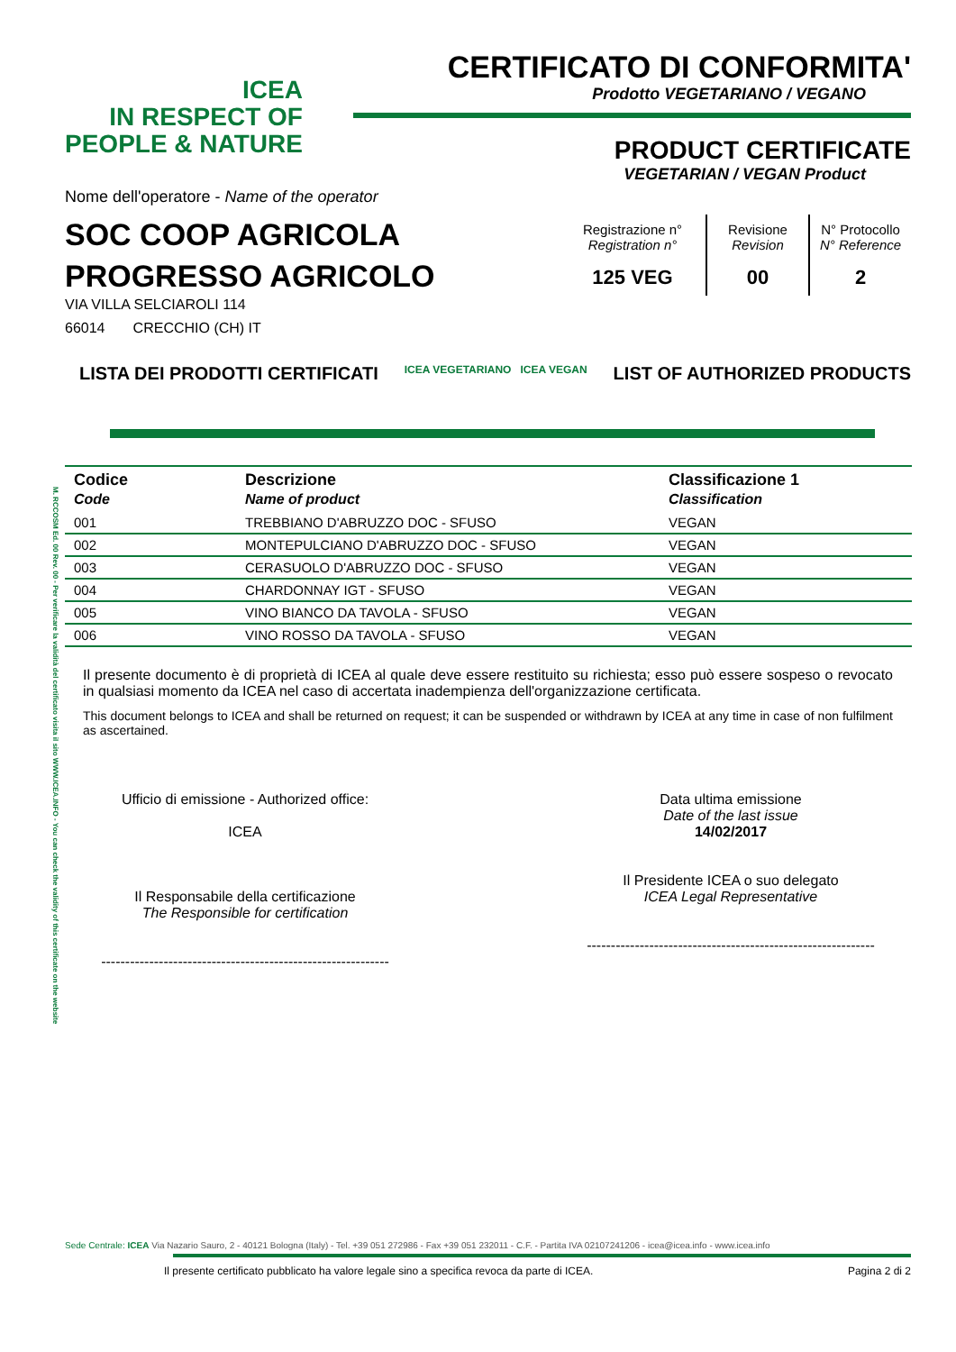M. RCCOSM Ed. 00 Rev. 00 - Per verificare la validità del certificato visita il sito WWW.ICEA.INFO - You can check the validity of this certificate on the website
ICEA
IN RESPECT OF
PEOPLE & NATURE
CERTIFICATO DI CONFORMITA'
Prodotto VEGETARIANO / VEGANO
PRODUCT CERTIFICATE
VEGETARIAN / VEGAN Product
Nome dell'operatore - Name of the operator
SOC COOP AGRICOLA
PROGRESSO AGRICOLO
VIA VILLA SELCIAROLI 114
66014 CRECCHIO (CH) IT
| Registrazione n° Registration n° | Revisione Revision | N° Protocollo N° Reference |
| 125 VEG | 00 | 2 |
LISTA DEI PRODOTTI CERTIFICATI ICEA VEGETARIANO ICEA VEGAN LIST OF AUTHORIZED PRODUCTS
| Codice Code | Descrizione Name of product | Classificazione 1 Classification |
| --- | --- | --- |
| 001 | TREBBIANO D'ABRUZZO DOC - SFUSO | VEGAN |
| 002 | MONTEPULCIANO D'ABRUZZO DOC - SFUSO | VEGAN |
| 003 | CERASUOLO D'ABRUZZO DOC - SFUSO | VEGAN |
| 004 | CHARDONNAY IGT - SFUSO | VEGAN |
| 005 | VINO BIANCO DA TAVOLA - SFUSO | VEGAN |
| 006 | VINO ROSSO DA TAVOLA - SFUSO | VEGAN |
Il presente documento è di proprietà di ICEA al quale deve essere restituito su richiesta; esso può essere sospeso o revocato in qualsiasi momento da ICEA nel caso di accertata inadempienza dell'organizzazione certificata.
This document belongs to ICEA and shall be returned on request; it can be suspended or withdrawn by ICEA at any time in case of non fulfilment as ascertained.
Ufficio di emissione - Authorized office:
ICEA
Il Responsabile della certificazione
The Responsible for certification
------------------------------------------------------------
Data ultima emissione
Date of the last issue
14/02/2017
Il Presidente ICEA o suo delegato
ICEA Legal Representative
------------------------------------------------------------
Sede Centrale: ICEA Via Nazario Sauro, 2 - 40121 Bologna (Italy) - Tel. +39 051 272986 - Fax +39 051 232011 - C.F. - Partita IVA 02107241206 - icea@icea.info - www.icea.info
Il presente certificato pubblicato ha valore legale sino a specifica revoca da parte di ICEA. Pagina 2 di 2